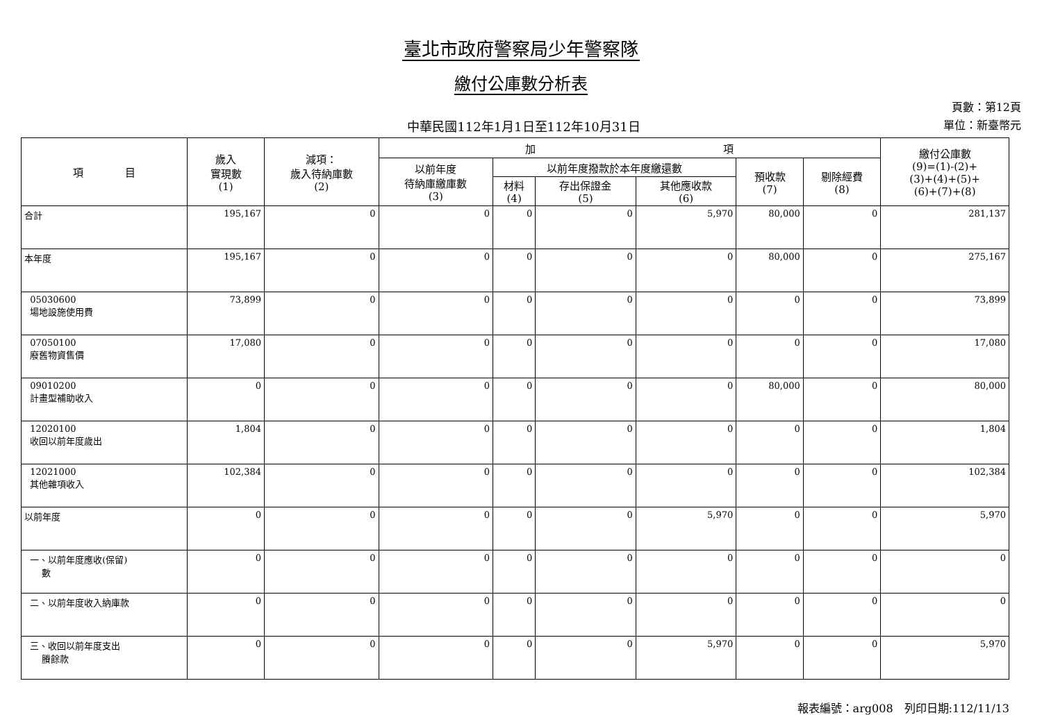臺北市政府警察局少年警察隊
繳付公庫數分析表
中華民國112年1月1日至112年10月31日
頁數：第12頁
單位：新臺幣元
| 項 目 | 歲入 實現數 (1) | 減項： 歲入待納庫數 (2) | 加 項 | | | | | | 繳付公庫數 (9)=(1)-(2)+ (3)+(4)+(5)+ (6)+(7)+(8) |
| --- | --- | --- | --- | --- | --- | --- | --- | --- | --- |
| | | | 以前年度 待納庫繳庫數 (3) | 以前年度撥款於本年度繳還數 | | | 預收款 (7) | 剔除經費 (8) | |
| | | | | 材料 (4) | 存出保證金 (5) | 其他應收款 (6) | | | |
| 合計 | 195,167 | 0 | 0 | 0 | 0 | 5,970 | 80,000 | 0 | 281,137 |
| 本年度 | 195,167 | 0 | 0 | 0 | 0 | 0 | 80,000 | 0 | 275,167 |
| 05030600 場地設施使用費 | 73,899 | 0 | 0 | 0 | 0 | 0 | 0 | 0 | 73,899 |
| 07050100 廢舊物資售價 | 17,080 | 0 | 0 | 0 | 0 | 0 | 0 | 0 | 17,080 |
| 09010200 計畫型補助收入 | 0 | 0 | 0 | 0 | 0 | 0 | 80,000 | 0 | 80,000 |
| 12020100 收回以前年度歲出 | 1,804 | 0 | 0 | 0 | 0 | 0 | 0 | 0 | 1,804 |
| 12021000 其他雜項收入 | 102,384 | 0 | 0 | 0 | 0 | 0 | 0 | 0 | 102,384 |
| 以前年度 | 0 | 0 | 0 | 0 | 0 | 5,970 | 0 | 0 | 5,970 |
| 一、以前年度應收(保留) 數 | 0 | 0 | 0 | 0 | 0 | 0 | 0 | 0 | 0 |
| 二、以前年度收入納庫款 | 0 | 0 | 0 | 0 | 0 | 0 | 0 | 0 | 0 |
| 三、收回以前年度支出 賸餘款 | 0 | 0 | 0 | 0 | 0 | 5,970 | 0 | 0 | 5,970 |
報表編號：arg008　列印日期:112/11/13